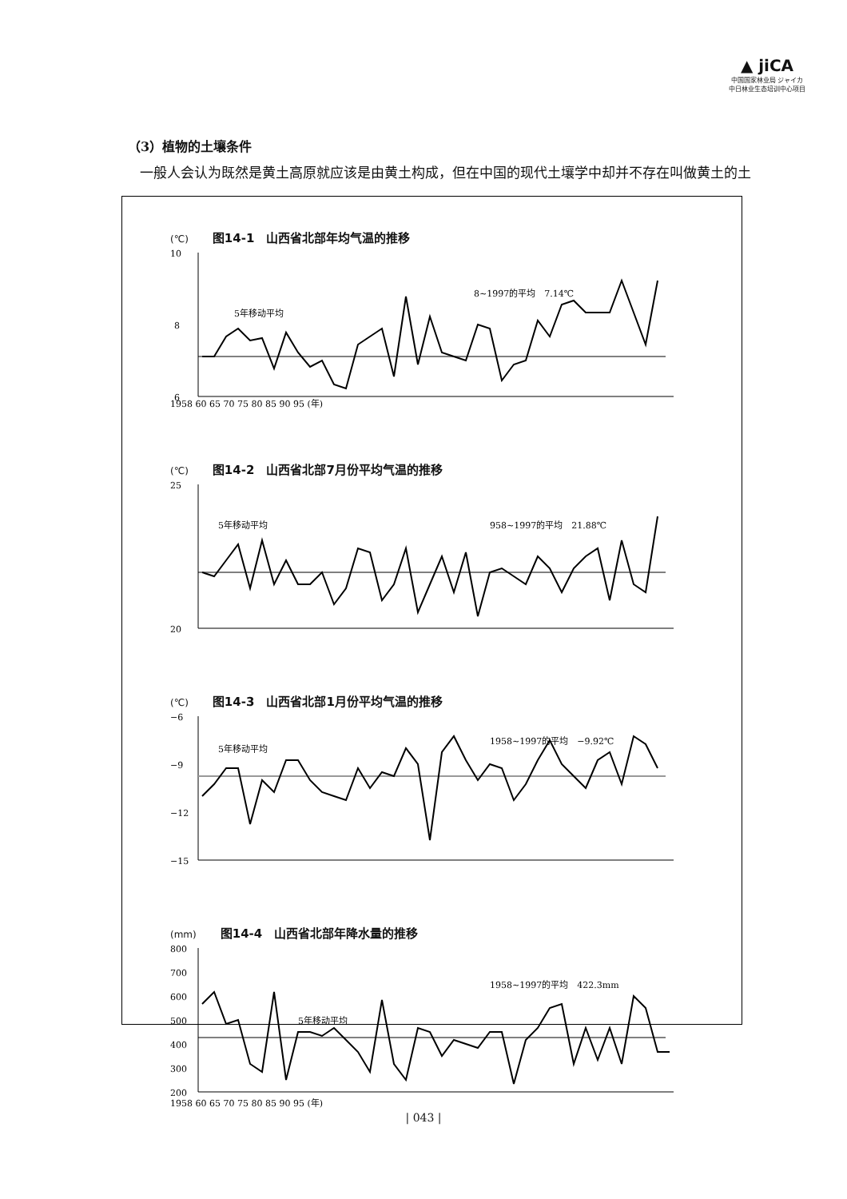▲ jiCA
中国国家林业局 ジャイカ
中日林业生态培训中心项目
（3）植物的土壤条件
一般人会认为既然是黄土高原就应该是由黄土构成，但在中国的现代土壤学中却并不存在叫做黄土的土
(℃) 图14-1　山西省北部年均气温的推移
10
8
6
8~1997的平均　7.14℃
5年移动平均
1958 60 65 70 75 80 85 90 95 (年)
(℃) 图14-2　山西省北部7月份平均气温的推移
25
20
5年移动平均
958~1997的平均　21.88℃
(℃) 图14-3　山西省北部1月份平均气温的推移
−6
−9
−12
−15
5年移动平均
1958~1997的平均　−9.92℃
(mm) 图14-4　山西省北部年降水量的推移
800
700
600
500
400
300
200
5年移动平均
1958~1997的平均　422.3mm
1958 60 65 70 75 80 85 90 95 (年)
| 043 |